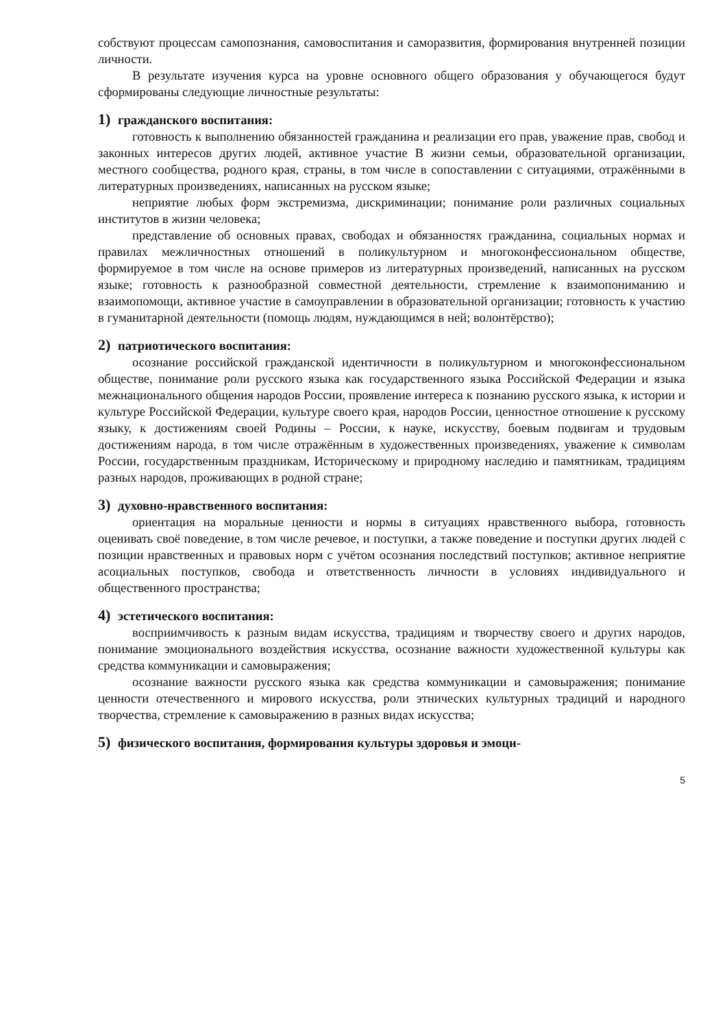собствуют процессам самопознания, самовоспитания и саморазвития, формирования внутренней позиции личности.
В результате изучения курса на уровне основного общего образования у обучающегося будут сформированы следующие личностные результаты:
1) гражданского воспитания:
готовность к выполнению обязанностей гражданина и реализации его прав, уважение прав, свобод и законных интересов других людей, активное участие В жизни семьи, образовательной организации, местного сообщества, родного края, страны, в том числе в сопоставлении с ситуациями, отражёнными в литературных произведениях, написанных на русском языке;
неприятие любых форм экстремизма, дискриминации; понимание роли различных социальных институтов в жизни человека;
представление об основных правах, свободах и обязанностях гражданина, социальных нормах и правилах межличностных отношений в поликультурном и многоконфессиональном обществе, формируемое в том числе на основе примеров из литературных произведений, написанных на русском языке; готовность к разнообразной совместной деятельности, стремление к взаимопониманию и взаимопомощи, активное участие в самоуправлении в образовательной организации; готовность к участию в гуманитарной деятельности (помощь людям, нуждающимся в ней; волонтёрство);
2) патриотического воспитания:
осознание российской гражданской идентичности в поликультурном и многоконфессиональном обществе, понимание роли русского языка как государственного языка Российской Федерации и языка межнационального общения народов России, проявление интереса к познанию русского языка, к истории и культуре Российской Федерации, культуре своего края, народов России, ценностное отношение к русскому языку, к достижениям своей Родины – России, к науке, искусству, боевым подвигам и трудовым достижениям народа, в том числе отражённым в художественных произведениях, уважение к символам России, государственным праздникам, Историческому и природному наследию и памятникам, традициям разных народов, проживающих в родной стране;
3) духовно-нравственного воспитания:
ориентация на моральные ценности и нормы в ситуациях нравственного выбора, готовность оценивать своё поведение, в том числе речевое, и поступки, а также поведение и поступки других людей с позиции нравственных и правовых норм с учётом осознания последствий поступков; активное неприятие асоциальных поступков, свобода и ответственность личности в условиях индивидуального и общественного пространства;
4) эстетического воспитания:
восприимчивость к разным видам искусства, традициям и творчеству своего и других народов, понимание эмоционального воздействия искусства, осознание важности художественной культуры как средства коммуникации и самовыражения;
осознание важности русского языка как средства коммуникации и самовыражения; понимание ценности отечественного и мирового искусства, роли этнических культурных традиций и народного творчества, стремление к самовыражению в разных видах искусства;
5) физического воспитания, формирования культуры здоровья и эмоци-
5